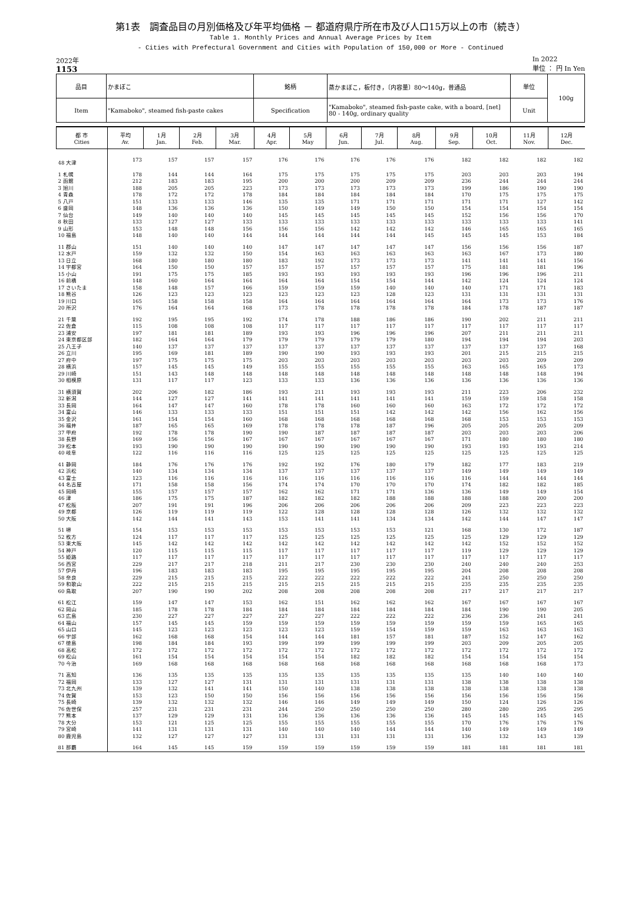第1表　調査品目の月別価格及び年平均価格 － 都道府県庁所在市及び人口15万以上の市（続き）
Table 1. Monthly Prices and Annual Average Prices by Item
- Cities with Prefectural Government and Cities with Population of 150,000 or More - Continued
2022年
1153
In 2022
単位 ： 円 In Yen
| 品目 | かまぼこ | 銘柄 | 蒸かまぼこ，板付き，〔内容量〕80～140g，普通品 | 単位 | 100g |
| Item | "Kamaboko", steamed fish-paste cakes | Specification | "Kamaboko", steamed fish-paste cake, with a board, [net] 80 - 140g, ordinary quality | Unit | |
| 都 市 Cities | 平均 Av. | 1月 Jan. | 2月 Feb. | 3月 Mar. | 4月 Apr. | 5月 May | 6月 Jun. | 7月 Jul. | 8月 Aug. | 9月 Sep. | 10月 Oct. | 11月 Nov. | 12月 Dec. |
| --- | --- | --- | --- | --- | --- | --- | --- | --- | --- | --- | --- | --- | --- |
| 48 大津 | 173 | 157 | 157 | 157 | 176 | 176 | 176 | 176 | 176 | 182 | 182 | 182 | 182 |
| 1 札幌 | 178 | 144 | 144 | 164 | 175 | 175 | 175 | 175 | 175 | 203 | 203 | 203 | 194 |
| 2 函館 | 212 | 183 | 183 | 195 | 200 | 200 | 200 | 209 | 209 | 236 | 244 | 244 | 244 |
| 3 旭川 | 188 | 205 | 205 | 223 | 173 | 173 | 173 | 173 | 173 | 199 | 186 | 190 | 190 |
| 4 青森 | 178 | 172 | 172 | 178 | 184 | 184 | 184 | 184 | 184 | 170 | 175 | 175 | 175 |
| 5 八戸 | 151 | 133 | 133 | 146 | 135 | 135 | 171 | 171 | 171 | 171 | 171 | 127 | 142 |
| 6 盛岡 | 148 | 136 | 136 | 136 | 150 | 149 | 149 | 150 | 150 | 154 | 154 | 154 | 154 |
| 7 仙台 | 149 | 140 | 140 | 140 | 145 | 145 | 145 | 145 | 145 | 152 | 156 | 156 | 170 |
| 8 秋田 | 133 | 127 | 127 | 133 | 133 | 133 | 133 | 133 | 133 | 133 | 133 | 133 | 141 |
| 9 山形 | 153 | 148 | 148 | 156 | 156 | 156 | 142 | 142 | 142 | 146 | 165 | 165 | 165 |
| 10 福島 | 148 | 140 | 140 | 144 | 144 | 144 | 144 | 144 | 145 | 145 | 145 | 153 | 184 |
| 11 郡山 | 151 | 140 | 140 | 140 | 147 | 147 | 147 | 147 | 147 | 156 | 156 | 156 | 187 |
| 12 水戸 | 159 | 132 | 132 | 150 | 154 | 163 | 163 | 163 | 163 | 163 | 167 | 173 | 180 |
| 13 日立 | 168 | 180 | 180 | 180 | 183 | 192 | 173 | 173 | 173 | 141 | 141 | 141 | 156 |
| 14 宇都宮 | 164 | 150 | 150 | 157 | 157 | 157 | 157 | 157 | 157 | 175 | 181 | 181 | 196 |
| 15 小山 | 191 | 175 | 175 | 185 | 193 | 193 | 193 | 193 | 193 | 196 | 196 | 196 | 211 |
| 16 前橋 | 148 | 160 | 164 | 164 | 164 | 164 | 154 | 154 | 144 | 142 | 124 | 124 | 124 |
| 17 さいたま | 158 | 148 | 157 | 166 | 159 | 159 | 159 | 140 | 140 | 140 | 171 | 171 | 183 |
| 18 熊谷 | 126 | 123 | 123 | 123 | 123 | 123 | 123 | 128 | 123 | 131 | 131 | 131 | 131 |
| 19 川口 | 165 | 158 | 158 | 158 | 164 | 164 | 164 | 164 | 164 | 164 | 173 | 173 | 176 |
| 20 所沢 | 176 | 164 | 164 | 168 | 173 | 178 | 178 | 178 | 178 | 184 | 178 | 187 | 187 |
| 21 千葉 | 192 | 195 | 195 | 192 | 174 | 178 | 188 | 186 | 186 | 190 | 202 | 211 | 211 |
| 22 佐倉 | 115 | 108 | 108 | 108 | 117 | 117 | 117 | 117 | 117 | 117 | 117 | 117 | 117 |
| 23 浦安 | 197 | 181 | 181 | 189 | 193 | 193 | 196 | 196 | 196 | 207 | 211 | 211 | 211 |
| 24 東京都区部 | 182 | 164 | 164 | 179 | 179 | 179 | 179 | 179 | 180 | 194 | 194 | 194 | 203 |
| 25 八王子 | 140 | 137 | 137 | 137 | 137 | 137 | 137 | 137 | 137 | 137 | 137 | 137 | 168 |
| 26 立川 | 195 | 169 | 181 | 189 | 190 | 190 | 193 | 193 | 193 | 201 | 215 | 215 | 215 |
| 27 府中 | 197 | 175 | 175 | 175 | 203 | 203 | 203 | 203 | 203 | 203 | 203 | 209 | 209 |
| 28 横浜 | 157 | 145 | 145 | 149 | 155 | 155 | 155 | 155 | 155 | 163 | 165 | 165 | 173 |
| 29 川崎 | 151 | 143 | 148 | 148 | 148 | 148 | 148 | 148 | 148 | 148 | 148 | 148 | 194 |
| 30 相模原 | 131 | 117 | 117 | 123 | 133 | 133 | 136 | 136 | 136 | 136 | 136 | 136 | 136 |
| 31 横須賀 | 202 | 206 | 182 | 186 | 193 | 211 | 193 | 193 | 193 | 211 | 223 | 206 | 232 |
| 32 新潟 | 144 | 127 | 127 | 141 | 141 | 141 | 141 | 141 | 141 | 159 | 159 | 158 | 158 |
| 33 長岡 | 164 | 147 | 147 | 160 | 178 | 178 | 160 | 160 | 160 | 163 | 172 | 172 | 172 |
| 34 富山 | 146 | 133 | 133 | 133 | 151 | 151 | 151 | 142 | 142 | 142 | 156 | 162 | 156 |
| 35 金沢 | 161 | 154 | 154 | 160 | 168 | 168 | 168 | 168 | 168 | 168 | 153 | 153 | 153 |
| 36 福井 | 187 | 165 | 165 | 169 | 178 | 178 | 178 | 187 | 196 | 205 | 205 | 205 | 209 |
| 37 甲府 | 192 | 178 | 178 | 190 | 190 | 187 | 187 | 187 | 187 | 203 | 203 | 203 | 206 |
| 38 長野 | 169 | 156 | 156 | 167 | 167 | 167 | 167 | 167 | 167 | 171 | 180 | 180 | 180 |
| 39 松本 | 193 | 190 | 190 | 190 | 190 | 190 | 190 | 190 | 190 | 193 | 193 | 193 | 214 |
| 40 岐阜 | 122 | 116 | 116 | 116 | 125 | 125 | 125 | 125 | 125 | 125 | 125 | 125 | 125 |
| 41 静岡 | 184 | 176 | 176 | 176 | 192 | 192 | 176 | 180 | 179 | 182 | 177 | 183 | 219 |
| 42 浜松 | 140 | 134 | 134 | 134 | 137 | 137 | 137 | 137 | 137 | 149 | 149 | 149 | 149 |
| 43 富士 | 123 | 116 | 116 | 116 | 116 | 116 | 116 | 116 | 116 | 116 | 144 | 144 | 144 |
| 44 名古屋 | 171 | 158 | 158 | 156 | 174 | 174 | 170 | 170 | 170 | 174 | 182 | 182 | 185 |
| 45 岡崎 | 155 | 157 | 157 | 157 | 162 | 162 | 171 | 171 | 136 | 136 | 149 | 149 | 154 |
| 46 津 | 186 | 175 | 175 | 187 | 182 | 182 | 182 | 188 | 188 | 188 | 188 | 200 | 200 |
| 47 松阪 | 207 | 191 | 191 | 196 | 206 | 206 | 206 | 206 | 206 | 209 | 223 | 223 | 223 |
| 49 京都 | 126 | 119 | 119 | 119 | 122 | 128 | 128 | 128 | 128 | 126 | 132 | 132 | 132 |
| 50 大阪 | 142 | 144 | 141 | 143 | 153 | 141 | 141 | 134 | 134 | 142 | 144 | 147 | 147 |
| 51 堺 | 154 | 153 | 153 | 153 | 153 | 153 | 153 | 153 | 121 | 168 | 130 | 172 | 187 |
| 52 枚方 | 124 | 117 | 117 | 117 | 125 | 125 | 125 | 125 | 125 | 125 | 129 | 129 | 129 |
| 53 東大阪 | 145 | 142 | 142 | 142 | 142 | 142 | 142 | 142 | 142 | 142 | 152 | 152 | 152 |
| 54 神戸 | 120 | 115 | 115 | 115 | 117 | 117 | 117 | 117 | 117 | 119 | 129 | 129 | 129 |
| 55 姫路 | 117 | 117 | 117 | 117 | 117 | 117 | 117 | 117 | 117 | 117 | 117 | 117 | 117 |
| 56 西宮 | 229 | 217 | 217 | 218 | 211 | 217 | 230 | 230 | 230 | 240 | 240 | 240 | 253 |
| 57 伊丹 | 196 | 183 | 183 | 183 | 195 | 195 | 195 | 195 | 195 | 204 | 208 | 208 | 208 |
| 58 奈良 | 229 | 215 | 215 | 215 | 222 | 222 | 222 | 222 | 222 | 241 | 250 | 250 | 250 |
| 59 和歌山 | 222 | 215 | 215 | 215 | 215 | 215 | 215 | 215 | 215 | 235 | 235 | 235 | 235 |
| 60 鳥取 | 207 | 190 | 190 | 202 | 208 | 208 | 208 | 208 | 208 | 217 | 217 | 217 | 217 |
| 61 松江 | 159 | 147 | 147 | 153 | 162 | 151 | 162 | 162 | 162 | 167 | 167 | 167 | 167 |
| 62 岡山 | 185 | 178 | 178 | 184 | 184 | 184 | 184 | 184 | 184 | 184 | 190 | 190 | 205 |
| 63 広島 | 230 | 227 | 227 | 227 | 227 | 227 | 222 | 222 | 222 | 236 | 236 | 241 | 241 |
| 64 福山 | 157 | 145 | 145 | 159 | 159 | 159 | 159 | 159 | 159 | 159 | 159 | 165 | 165 |
| 65 山口 | 145 | 123 | 123 | 123 | 123 | 123 | 159 | 154 | 159 | 159 | 163 | 163 | 163 |
| 66 宇部 | 162 | 168 | 168 | 154 | 144 | 144 | 181 | 157 | 181 | 187 | 152 | 147 | 162 |
| 67 徳島 | 198 | 184 | 184 | 193 | 199 | 199 | 199 | 199 | 199 | 203 | 209 | 205 | 205 |
| 68 高松 | 172 | 172 | 172 | 172 | 172 | 172 | 172 | 172 | 172 | 172 | 172 | 172 | 172 |
| 69 松山 | 161 | 154 | 154 | 154 | 154 | 154 | 182 | 182 | 182 | 154 | 154 | 154 | 154 |
| 70 今治 | 169 | 168 | 168 | 168 | 168 | 168 | 168 | 168 | 168 | 168 | 168 | 168 | 173 |
| 71 高知 | 136 | 135 | 135 | 135 | 135 | 135 | 135 | 135 | 135 | 135 | 140 | 140 | 140 |
| 72 福岡 | 133 | 127 | 127 | 131 | 131 | 131 | 131 | 131 | 131 | 138 | 138 | 138 | 138 |
| 73 北九州 | 139 | 132 | 141 | 141 | 150 | 140 | 138 | 138 | 138 | 138 | 138 | 138 | 138 |
| 74 佐賀 | 153 | 123 | 150 | 150 | 156 | 156 | 156 | 156 | 156 | 156 | 156 | 156 | 156 |
| 75 長崎 | 139 | 132 | 132 | 132 | 146 | 146 | 149 | 149 | 149 | 150 | 124 | 126 | 126 |
| 76 佐世保 | 257 | 231 | 231 | 231 | 244 | 250 | 250 | 250 | 250 | 280 | 280 | 295 | 295 |
| 77 熊本 | 137 | 129 | 129 | 131 | 136 | 136 | 136 | 136 | 136 | 145 | 145 | 145 | 145 |
| 78 大分 | 153 | 121 | 125 | 125 | 155 | 155 | 155 | 155 | 155 | 170 | 176 | 176 | 176 |
| 79 宮崎 | 141 | 131 | 131 | 131 | 140 | 140 | 140 | 144 | 144 | 140 | 149 | 149 | 149 |
| 80 鹿児島 | 132 | 127 | 127 | 127 | 131 | 131 | 131 | 131 | 131 | 136 | 132 | 143 | 139 |
| 81 那覇 | 164 | 145 | 145 | 159 | 159 | 159 | 159 | 159 | 159 | 181 | 181 | 181 | 181 |